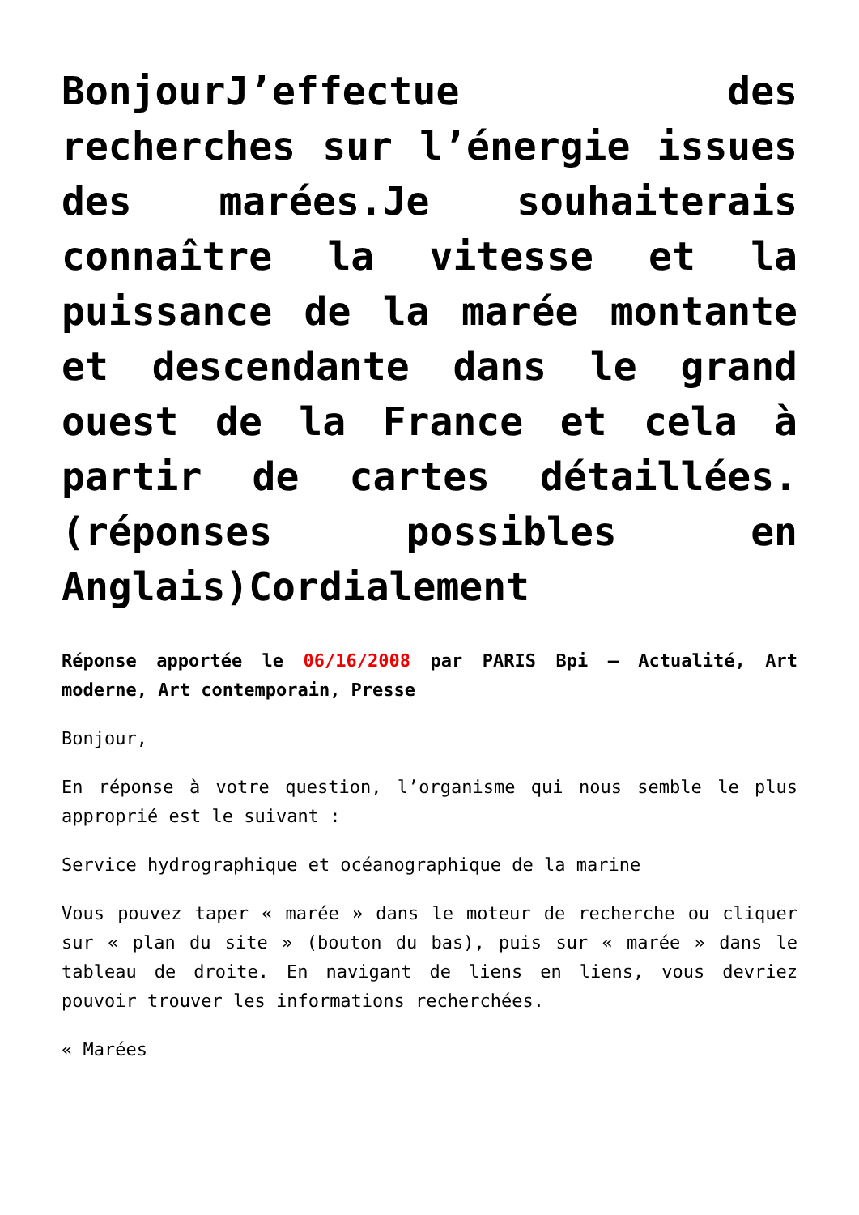BonjourJ’effectue des recherches sur l’énergie issues des marées.Je souhaiterais connaître la vitesse et la puissance de la marée montante et descendante dans le grand ouest de la France et cela à partir de cartes détaillées.(réponses possibles en Anglais)Cordialement
Réponse apportée le 06/16/2008 par PARIS Bpi – Actualité, Art moderne, Art contemporain, Presse
Bonjour,
En réponse à votre question, l’organisme qui nous semble le plus approprié est le suivant :
Service hydrographique et océanographique de la marine
Vous pouvez taper « marée » dans le moteur de recherche ou cliquer sur « plan du site » (bouton du bas), puis sur « marée » dans le tableau de droite. En navigant de liens en liens, vous devriez pouvoir trouver les informations recherchées.
« Marées